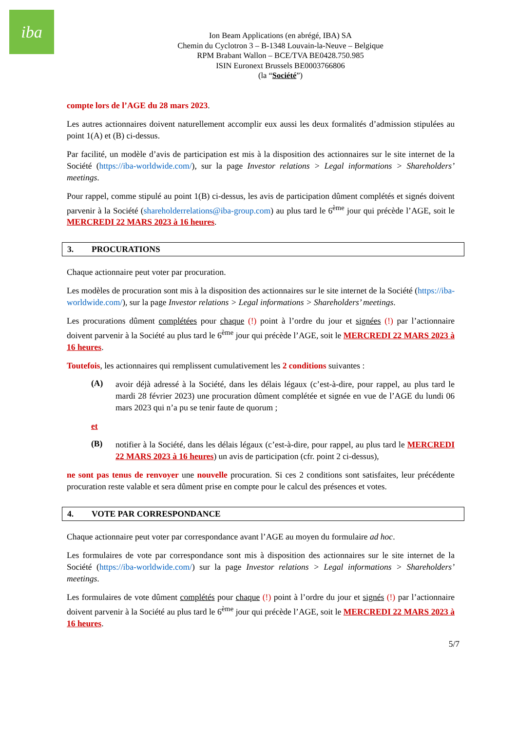iba
Ion Beam Applications (en abrégé, IBA) SA
Chemin du Cyclotron 3 – B-1348 Louvain-la-Neuve – Belgique
RPM Brabant Wallon – BCE/TVA BE0428.750.985
ISIN Euronext Brussels BE0003766806
(la “Société”)
compte lors de l’AGE du 28 mars 2023.
Les autres actionnaires doivent naturellement accomplir eux aussi les deux formalités d’admission stipulées au point 1(A) et (B) ci-dessus.
Par facilité, un modèle d’avis de participation est mis à la disposition des actionnaires sur le site internet de la Société (https://iba-worldwide.com/), sur la page Investor relations > Legal informations > Shareholders’ meetings.
Pour rappel, comme stipulé au point 1(B) ci-dessus, les avis de participation dûment complétés et signés doivent parvenir à la Société (shareholderrelations@iba-group.com) au plus tard le 6<sup>ème</sup> jour qui précède l’AGE, soit le MERCREDI 22 MARS 2023 à 16 heures.
3. PROCURATIONS
Chaque actionnaire peut voter par procuration.
Les modèles de procuration sont mis à la disposition des actionnaires sur le site internet de la Société (https://iba-worldwide.com/), sur la page Investor relations > Legal informations > Shareholders’ meetings.
Les procurations dûment complétées pour chaque (!) point à l’ordre du jour et signées (!) par l’actionnaire doivent parvenir à la Société au plus tard le 6<sup>ème</sup> jour qui précède l’AGE, soit le MERCREDI 22 MARS 2023 à 16 heures.
Toutefois, les actionnaires qui remplissent cumulativement les 2 conditions suivantes :
(A)
avoir déjà adressé à la Société, dans les délais légaux (c’est-à-dire, pour rappel, au plus tard le mardi 28 février 2023) une procuration dûment complétée et signée en vue de l’AGE du lundi 06 mars 2023 qui n’a pu se tenir faute de quorum ;
et
(B)
notifier à la Société, dans les délais légaux (c’est-à-dire, pour rappel, au plus tard le MERCREDI 22 MARS 2023 à 16 heures) un avis de participation (cfr. point 2 ci-dessus),
ne sont pas tenus de renvoyer une nouvelle procuration. Si ces 2 conditions sont satisfaites, leur précédente procuration reste valable et sera dûment prise en compte pour le calcul des présences et votes.
4. VOTE PAR CORRESPONDANCE
Chaque actionnaire peut voter par correspondance avant l’AGE au moyen du formulaire ad hoc.
Les formulaires de vote par correspondance sont mis à disposition des actionnaires sur le site internet de la Société (https://iba-worldwide.com/) sur la page Investor relations > Legal informations > Shareholders’ meetings.
Les formulaires de vote dûment complétés pour chaque (!) point à l’ordre du jour et signés (!) par l’actionnaire doivent parvenir à la Société au plus tard le 6<sup>ème</sup> jour qui précède l’AGE, soit le MERCREDI 22 MARS 2023 à 16 heures.
5/7